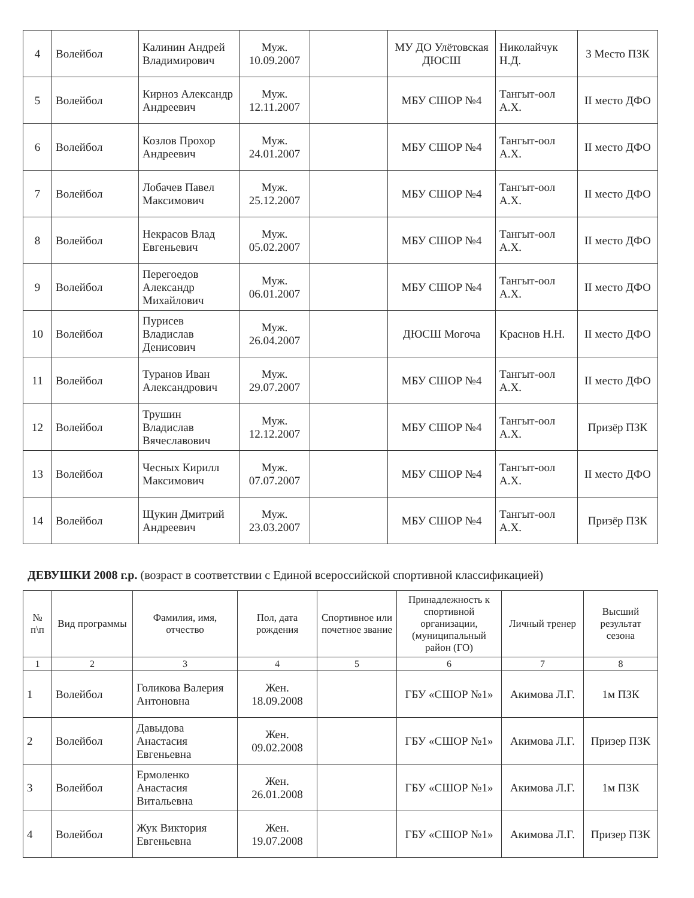| 4 | Волейбол | Калинин Андрей Владимирович | Муж. 10.09.2007 | | МУ ДО Улётовская ДЮСШ | Николайчук Н.Д. | 3 Место ПЗК |
| 5 | Волейбол | Кирноз Александр Андреевич | Муж. 12.11.2007 | | МБУ СШОР №4 | Тангыт-оол А.Х. | II место ДФО |
| 6 | Волейбол | Козлов Прохор Андреевич | Муж. 24.01.2007 | | МБУ СШОР №4 | Тангыт-оол А.Х. | II место ДФО |
| 7 | Волейбол | Лобачев Павел Максимович | Муж. 25.12.2007 | | МБУ СШОР №4 | Тангыт-оол А.Х. | II место ДФО |
| 8 | Волейбол | Некрасов Влад Евгеньевич | Муж. 05.02.2007 | | МБУ СШОР №4 | Тангыт-оол А.Х. | II место ДФО |
| 9 | Волейбол | Перегоедов Александр Михайлович | Муж. 06.01.2007 | | МБУ СШОР №4 | Тангыт-оол А.Х. | II место ДФО |
| 10 | Волейбол | Пурисев Владислав Денисович | Муж. 26.04.2007 | | ДЮСШ Могоча | Краснов Н.Н. | II место ДФО |
| 11 | Волейбол | Туранов Иван Александрович | Муж. 29.07.2007 | | МБУ СШОР №4 | Тангыт-оол А.Х. | II место ДФО |
| 12 | Волейбол | Трушин Владислав Вячеславович | Муж. 12.12.2007 | | МБУ СШОР №4 | Тангыт-оол А.Х. | Призёр ПЗК |
| 13 | Волейбол | Чесных Кирилл Максимович | Муж. 07.07.2007 | | МБУ СШОР №4 | Тангыт-оол А.Х. | II место ДФО |
| 14 | Волейбол | Щукин Дмитрий Андреевич | Муж. 23.03.2007 | | МБУ СШОР №4 | Тангыт-оол А.Х. | Призёр ПЗК |
ДЕВУШКИ 2008 г.р. (возраст в соответствии с Единой всероссийской спортивной классификацией)
| № п\п | Вид программы | Фамилия, имя, отчество | Пол, дата рождения | Спортивное или почетное звание | Принадлежность к спортивной организации, (муниципальный район (ГО) | Личный тренер | Высший результат сезона |
| --- | --- | --- | --- | --- | --- | --- | --- |
| 1 | 2 | 3 | 4 | 5 | 6 | 7 | 8 |
| 1 | Волейбол | Голикова Валерия Антоновна | Жен. 18.09.2008 | | ГБУ «СШОР №1» | Акимова Л.Г. | 1м ПЗК |
| 2 | Волейбол | Давыдова Анастасия Евгеньевна | Жен. 09.02.2008 | | ГБУ «СШОР №1» | Акимова Л.Г. | Призер ПЗК |
| 3 | Волейбол | Ермоленко Анастасия Витальевна | Жен. 26.01.2008 | | ГБУ «СШОР №1» | Акимова Л.Г. | 1м ПЗК |
| 4 | Волейбол | Жук Виктория Евгеньевна | Жен. 19.07.2008 | | ГБУ «СШОР №1» | Акимова Л.Г. | Призер ПЗК |